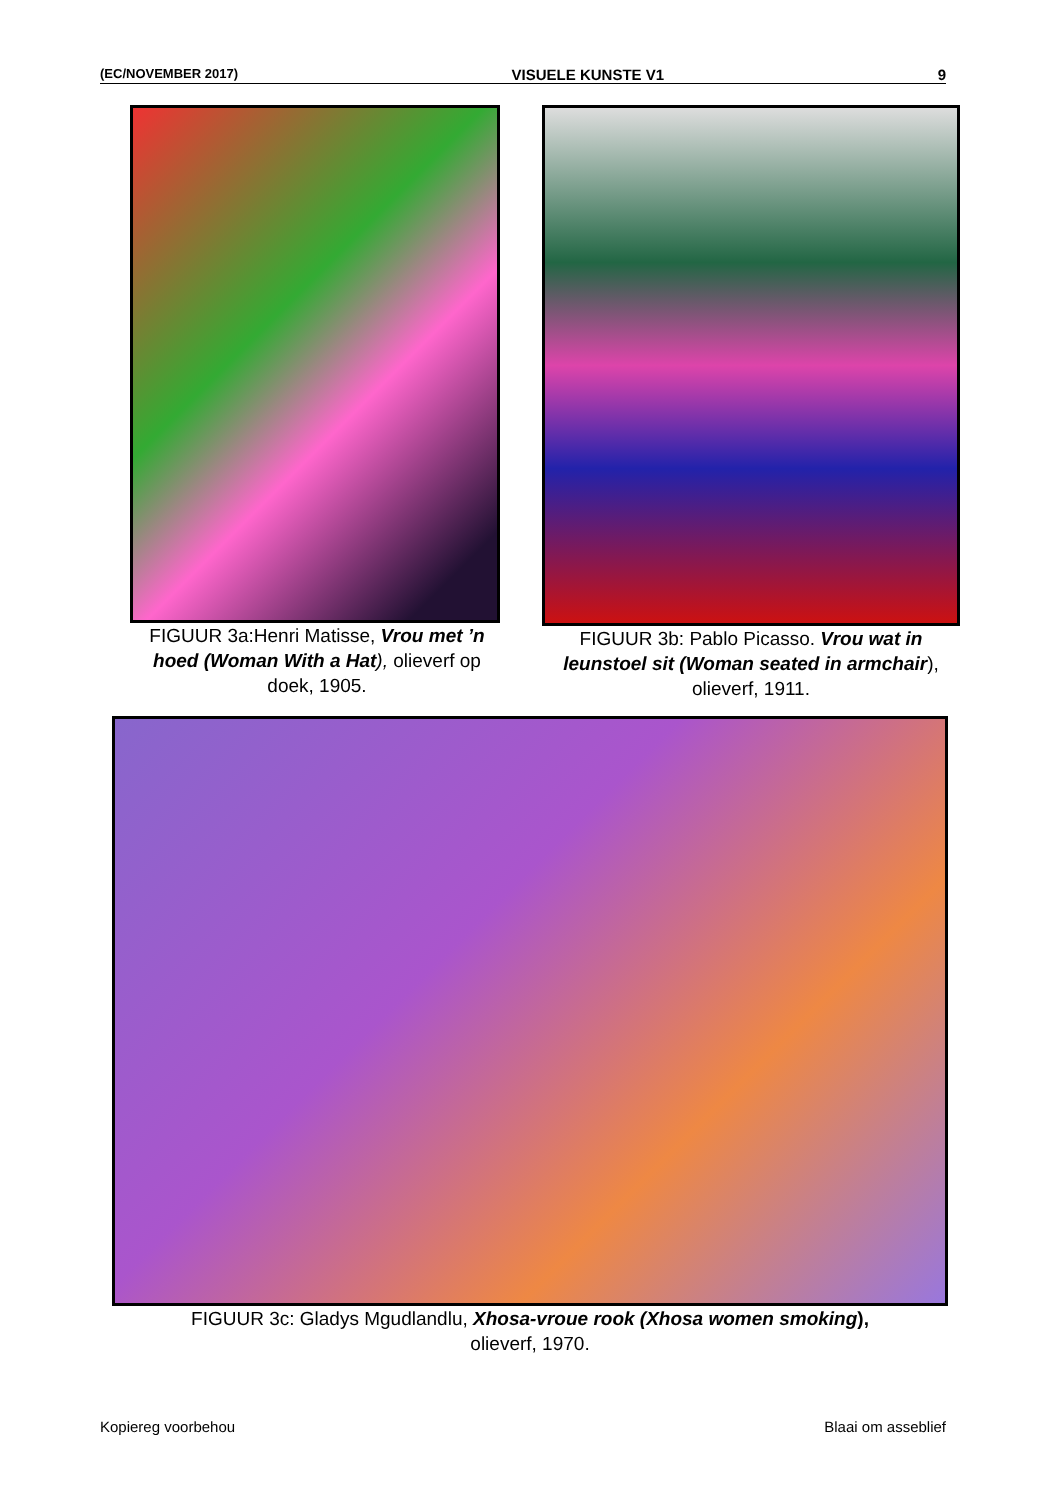(EC/NOVEMBER 2017) VISUELE KUNSTE V1 9
FIGUUR 3a:Henri Matisse, Vrou met ’n hoed (Woman With a Hat), olieverf op doek, 1905.
FIGUUR 3b: Pablo Picasso. Vrou wat in leunstoel sit (Woman seated in armchair), olieverf, 1911.
FIGUUR 3c: Gladys Mgudlandlu, Xhosa-vroue rook (Xhosa women smoking),
olieverf, 1970.
Kopiereg voorbehou Blaai om asseblief